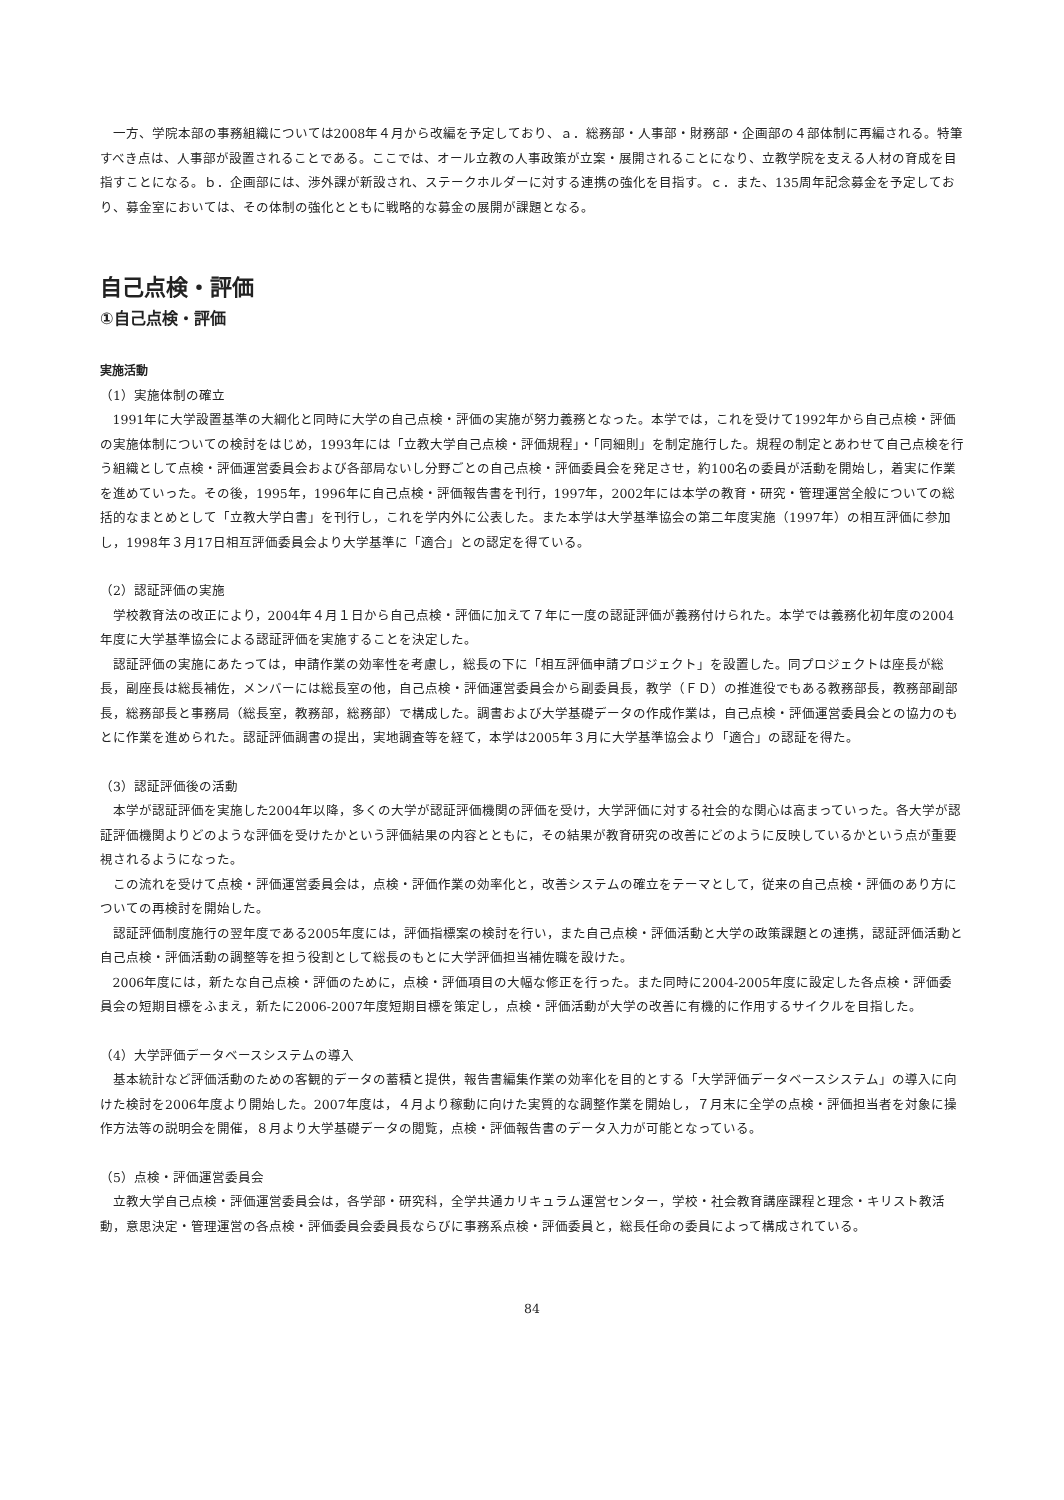一方、学院本部の事務組織については2008年４月から改編を予定しており、ａ．総務部・人事部・財務部・企画部の４部体制に再編される。特筆すべき点は、人事部が設置されることである。ここでは、オール立教の人事政策が立案・展開されることになり、立教学院を支える人材の育成を目指すことになる。ｂ．企画部には、渉外課が新設され、ステークホルダーに対する連携の強化を目指す。ｃ．また、135周年記念募金を予定しており、募金室においては、その体制の強化とともに戦略的な募金の展開が課題となる。
自己点検・評価
①自己点検・評価
実施活動
（1）実施体制の確立
1991年に大学設置基準の大綱化と同時に大学の自己点検・評価の実施が努力義務となった。本学では，これを受けて1992年から自己点検・評価の実施体制についての検討をはじめ，1993年には「立教大学自己点検・評価規程」・「同細則」を制定施行した。規程の制定とあわせて自己点検を行う組織として点検・評価運営委員会および各部局ないし分野ごとの自己点検・評価委員会を発足させ，約100名の委員が活動を開始し，着実に作業を進めていった。その後，1995年，1996年に自己点検・評価報告書を刊行，1997年，2002年には本学の教育・研究・管理運営全般についての総括的なまとめとして「立教大学白書」を刊行し，これを学内外に公表した。また本学は大学基準協会の第二年度実施（1997年）の相互評価に参加し，1998年３月17日相互評価委員会より大学基準に「適合」との認定を得ている。
（2）認証評価の実施
学校教育法の改正により，2004年４月１日から自己点検・評価に加えて７年に一度の認証評価が義務付けられた。本学では義務化初年度の2004年度に大学基準協会による認証評価を実施することを決定した。
認証評価の実施にあたっては，申請作業の効率性を考慮し，総長の下に「相互評価申請プロジェクト」を設置した。同プロジェクトは座長が総長，副座長は総長補佐，メンバーには総長室の他，自己点検・評価運営委員会から副委員長，教学（ＦＤ）の推進役でもある教務部長，教務部副部長，総務部長と事務局（総長室，教務部，総務部）で構成した。調書および大学基礎データの作成作業は，自己点検・評価運営委員会との協力のもとに作業を進められた。認証評価調書の提出，実地調査等を経て，本学は2005年３月に大学基準協会より「適合」の認証を得た。
（3）認証評価後の活動
本学が認証評価を実施した2004年以降，多くの大学が認証評価機関の評価を受け，大学評価に対する社会的な関心は高まっていった。各大学が認証評価機関よりどのような評価を受けたかという評価結果の内容とともに，その結果が教育研究の改善にどのように反映しているかという点が重要視されるようになった。
この流れを受けて点検・評価運営委員会は，点検・評価作業の効率化と，改善システムの確立をテーマとして，従来の自己点検・評価のあり方についての再検討を開始した。
認証評価制度施行の翌年度である2005年度には，評価指標案の検討を行い，また自己点検・評価活動と大学の政策課題との連携，認証評価活動と自己点検・評価活動の調整等を担う役割として総長のもとに大学評価担当補佐職を設けた。
2006年度には，新たな自己点検・評価のために，点検・評価項目の大幅な修正を行った。また同時に2004-2005年度に設定した各点検・評価委員会の短期目標をふまえ，新たに2006-2007年度短期目標を策定し，点検・評価活動が大学の改善に有機的に作用するサイクルを目指した。
（4）大学評価データベースシステムの導入
基本統計など評価活動のための客観的データの蓄積と提供，報告書編集作業の効率化を目的とする「大学評価データベースシステム」の導入に向けた検討を2006年度より開始した。2007年度は，４月より稼動に向けた実質的な調整作業を開始し，７月末に全学の点検・評価担当者を対象に操作方法等の説明会を開催，８月より大学基礎データの閲覧，点検・評価報告書のデータ入力が可能となっている。
（5）点検・評価運営委員会
立教大学自己点検・評価運営委員会は，各学部・研究科，全学共通カリキュラム運営センター，学校・社会教育講座課程と理念・キリスト教活動，意思決定・管理運営の各点検・評価委員会委員長ならびに事務系点検・評価委員と，総長任命の委員によって構成されている。
84